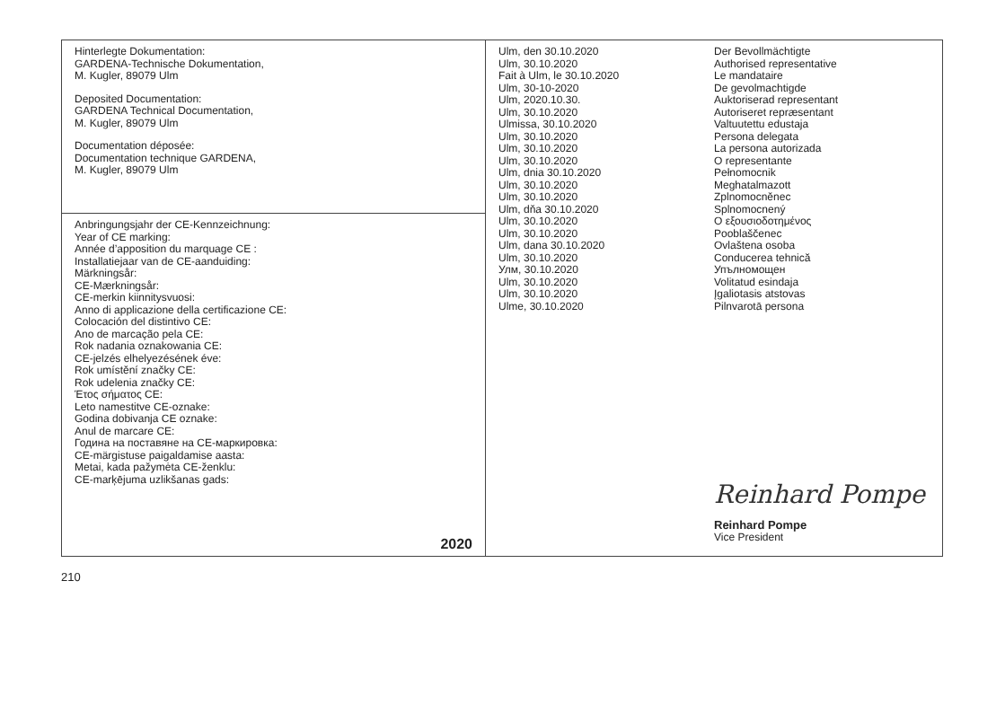| Hinterlegte Dokumentation: GARDENA-Technische Dokumentation, M. Kugler, 89079 Ulm Deposited Documentation: GARDENA Technical Documentation, M. Kugler, 89079 Ulm Documentation déposée: Documentation technique GARDENA, M. Kugler, 89079 Ulm | Ulm, den 30.10.2020 Ulm, 30.10.2020 Fait à Ulm, le 30.10.2020 Ulm, 30-10-2020 Ulm, 2020.10.30. Ulm, 30.10.2020 Ulmissa, 30.10.2020 Ulm, 30.10.2020 Ulm, 30.10.2020 Ulm, 30.10.2020 Ulm, dnia 30.10.2020 Ulm, 30.10.2020 Ulm, 30.10.2020 Ulm, dňa 30.10.2020 Ulm, 30.10.2020 Ulm, 30.10.2020 Ulm, dana 30.10.2020 Ulm, 30.10.2020 Улм, 30.10.2020 Ulm, 30.10.2020 Ulm, 30.10.2020 Ulme, 30.10.2020 Der Bevollmächtigte Authorised representative Le mandataire De gevolmachtigde Auktoriserad representant Autoriseret repræsentant Valtuutettu edustaja Persona delegata La persona autorizada O representante Pełnomocnik Meghatalmazott Zplnomocněnec Splnomocnený Ο εξουσιοδοτημένος Pooblaščenec Ovlaštena osoba Conducerea tehnică Упълномощен Volitatud esindaja Įgaliotasis atstovas Pilnvarotā persona Reinhard Pompe Reinhard Pompe Vice President |
| Anbringungsjahr der CE-Kennzeichnung: Year of CE marking: Année d’apposition du marquage CE : Installatiejaar van de CE-aanduiding: Märkningsår: CE-Mærkningsår: CE-merkin kiinnitysvuosi: Anno di applicazione della certificazione CE: Colocación del distintivo CE: Ano de marcação pela CE: Rok nadania oznakowania CE: CE-jelzés elhelyezésének éve: Rok umístění značky CE: Rok udelenia značky CE: Έτος σήματος CE: Leto namestitve CE-oznake: Godina dobivanja CE oznake: Anul de marcare CE: Година на поставяне на CE-маркировка: CE-märgistuse paigaldamise aasta: Metai, kada pažymėta CE-ženklu: CE-marķējuma uzlikšanas gads: 2020 | |
210